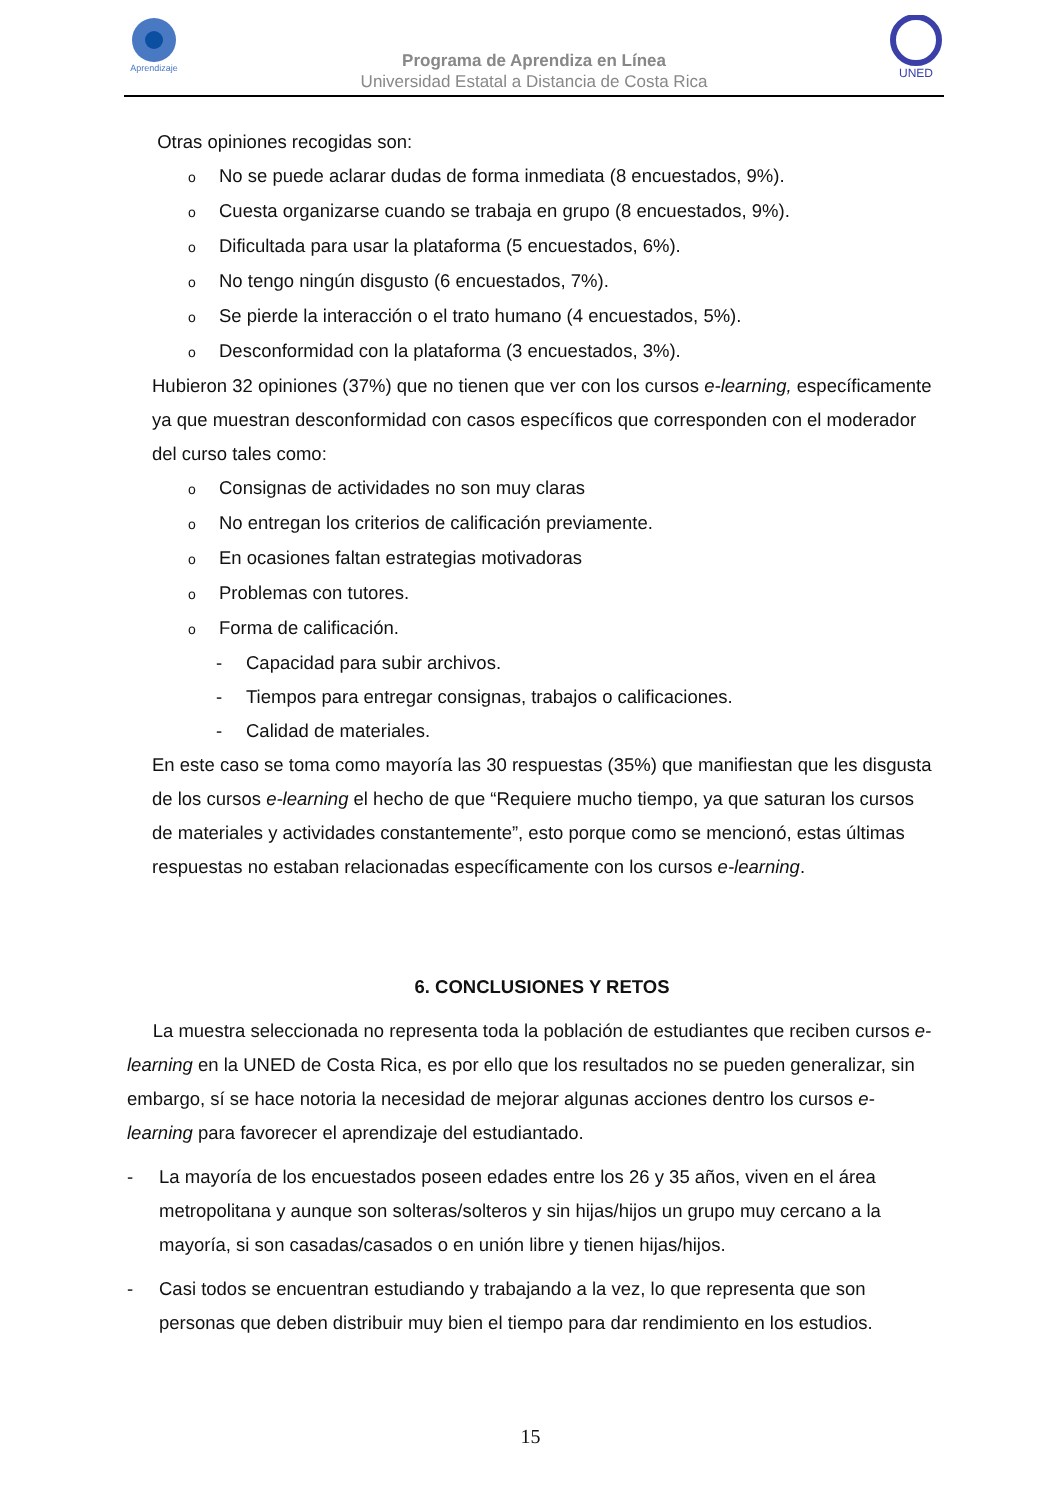Aprendizaje
UNED
Programa de Aprendiza en Línea
Universidad Estatal a Distancia de Costa Rica
Otras opiniones recogidas son:
o No se puede aclarar dudas de forma inmediata (8 encuestados, 9%).
o Cuesta organizarse cuando se trabaja en grupo (8 encuestados, 9%).
o Dificultada para usar la plataforma (5 encuestados, 6%).
o No tengo ningún disgusto (6 encuestados, 7%).
o Se pierde la interacción o el trato humano (4 encuestados, 5%).
o Desconformidad con la plataforma (3 encuestados, 3%).
Hubieron 32 opiniones (37%) que no tienen que ver con los cursos e-learning, específicamente ya que muestran desconformidad con casos específicos que corresponden con el moderador del curso tales como:
o Consignas de actividades no son muy claras
o No entregan los criterios de calificación previamente.
o En ocasiones faltan estrategias motivadoras
o Problemas con tutores.
o Forma de calificación.
- Capacidad para subir archivos.
- Tiempos para entregar consignas, trabajos o calificaciones.
- Calidad de materiales.
En este caso se toma como mayoría las 30 respuestas (35%) que manifiestan que les disgusta de los cursos e-learning el hecho de que “Requiere mucho tiempo, ya que saturan los cursos de materiales y actividades constantemente”, esto porque como se mencionó, estas últimas respuestas no estaban relacionadas específicamente con los cursos e-learning.
6. CONCLUSIONES Y RETOS
La muestra seleccionada no representa toda la población de estudiantes que reciben cursos e-learning en la UNED de Costa Rica, es por ello que los resultados no se pueden generalizar, sin embargo, sí se hace notoria la necesidad de mejorar algunas acciones dentro los cursos e-learning para favorecer el aprendizaje del estudiantado.
- La mayoría de los encuestados poseen edades entre los 26 y 35 años, viven en el área metropolitana y aunque son solteras/solteros y sin hijas/hijos un grupo muy cercano a la mayoría, si son casadas/casados o en unión libre y tienen hijas/hijos.
- Casi todos se encuentran estudiando y trabajando a la vez, lo que representa que son personas que deben distribuir muy bien el tiempo para dar rendimiento en los estudios.
15